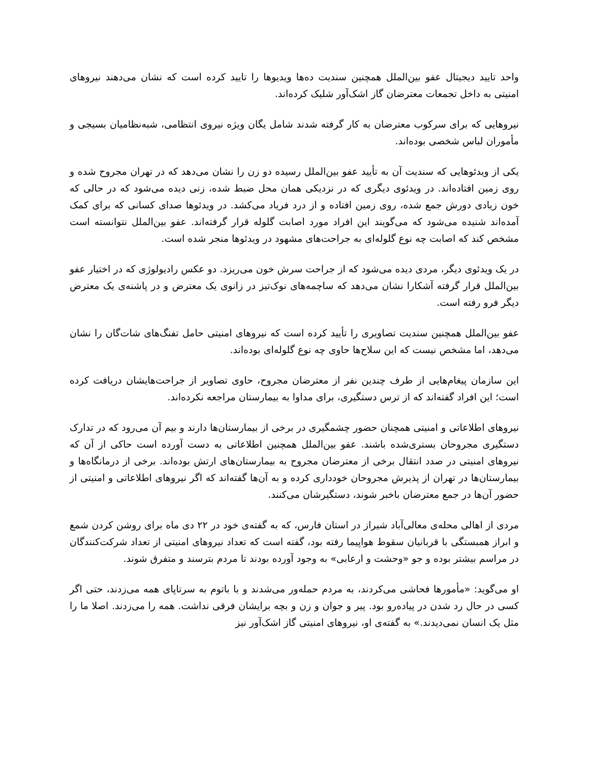واحد تایید دیجیتال عفو بین‌الملل همچنین سندیت ده‌ها ویدیوها را تایید کرده است که نشان می‌دهند نیروهای امنیتی به داخل تجمعات معترضان گاز اشک‌آور شلیک کرده‌اند.
نیروهایی که برای سرکوب معترضان به کار گرفته شدند شامل یگان ویژه نیروی انتظامی، شبه‌نظامیان بسیجی و مأموران لباس شخصی بوده‌اند.
یکی از ویدئوهایی که سندیت آن به تأیید عفو بین‌الملل رسیده دو زن را نشان می‌دهد که در تهران مجروح شده و روی زمین افتاده‌اند. در ویدئوی دیگری که در نزدیکی همان محل ضبط شده، زنی دیده می‌شود که در حالی که خون زیادی دورش جمع شده، روی زمین افتاده و از درد فریاد می‌کشد. در ویدئوها صدای کسانی که برای کمک آمده‌اند شنیده می‌شود که می‌گویند این افراد مورد اصابت گلوله قرار گرفته‌اند. عفو بین‌الملل نتوانسته است مشخص کند که اصابت چه نوع گلوله‌ای به جراحت‌های مشهود در ویدئوها منجر شده است.
در یک ویدئوی دیگر، مردی دیده می‌شود که از جراحت سرش خون می‌ریزد. دو عکس رادیولوژی که در اختیار عفو بین‌الملل قرار گرفته آشکارا نشان می‌دهد که ساچمه‌های نوک‌تیز در زانوی یک معترض و در پاشنه‌ی یک معترض دیگر فرو رفته است.
عفو بین‌الملل همچنین سندیت تصاویری را تأیید کرده است که نیروهای امنیتی حامل تفنگ‌های شات‌گان را نشان می‌دهد، اما مشخص نیست که این سلاح‌ها حاوی چه نوع گلوله‌ای بوده‌اند.
این سازمان پیغام‌هایی از طرف چندین نفر از معترضان مجروح، حاوی تصاویر از جراحت‌هایشان دریافت کرده است؛ این افراد گفته‌اند که از ترس دستگیری، برای مداوا به بیمارستان مراجعه نکرده‌اند.
نیروهای اطلاعاتی و امنیتی همچنان حضور چشمگیری در برخی از بیمارستان‌ها دارند و بیم آن می‌رود که در تدارک دستگیری مجروحان بستری‌شده باشند. عفو بین‌الملل همچنین اطلاعاتی به دست آورده است حاکی از آن که نیروهای امنیتی در صدد انتقال برخی از معترضان مجروح به بیمارستان‌های ارتش بوده‌اند. برخی از درمانگاه‌ها و بیمارستان‌ها در تهران از پذیرش مجروحان خودداری کرده و به آن‌ها گفته‌اند که اگر نیروهای اطلاعاتی و امنیتی از حضور آن‌ها در جمع معترضان باخبر شوند، دستگیرشان می‌کنند.
مردی از اهالی محله‌ی معالی‌آباد شیراز در استان فارس، که به گفته‌ی خود در ۲۲ دی ماه برای روشن کردن شمع و ابراز همبستگی با قربانیان سقوط هواپیما رفته بود، گفته است که تعداد نیروهای امنیتی از تعداد شرکت‌کنندگان در مراسم بیشتر بوده و جو «وحشت و ارعابی» به وجود آورده بودند تا مردم بترسند و متفرق شوند.
او می‌گوید: «مأمورها فحاشی می‌کردند، به مردم حمله‌ور می‌شدند و با باتوم به سرتاپای همه می‌زدند، حتی اگر کسی در حال رد شدن در پیاده‌رو بود. پیر و جوان و زن و بچه برایشان فرقی نداشت. همه را می‌زدند. اصلا ما را مثل یک انسان نمی‌دیدند.» به گفته‌ی او، نیروهای امنیتی گاز اشک‌آور نیز